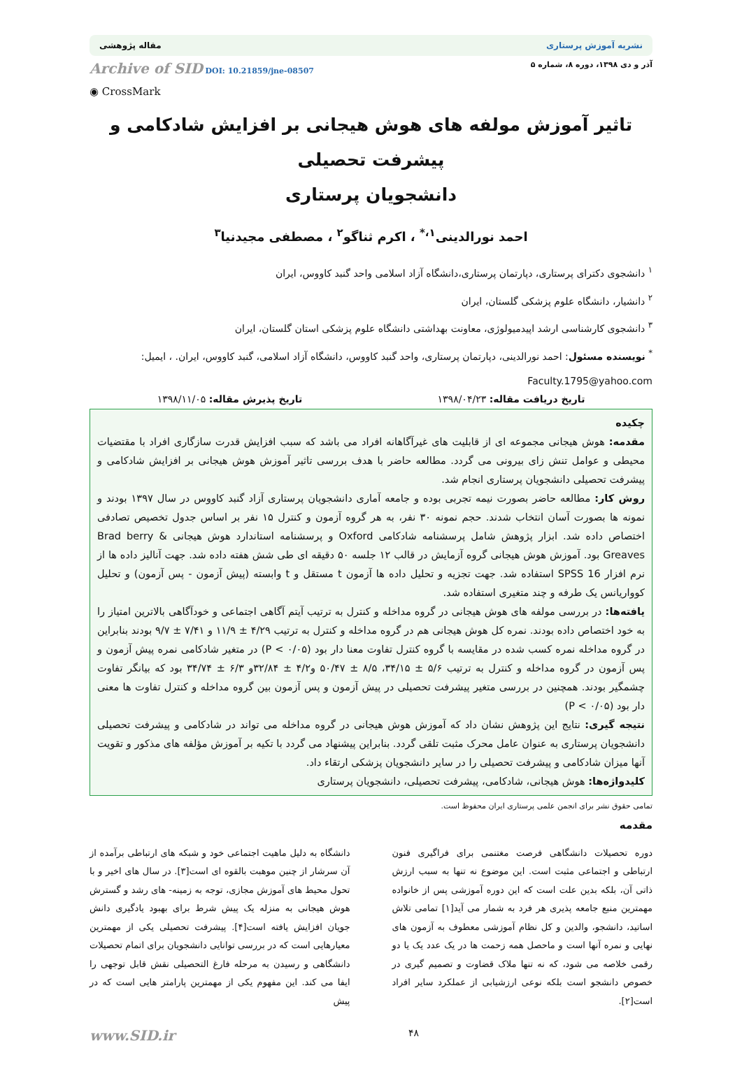نشریه آموزش پرستاری مقاله پژوهشی
آذر و دی ۱۳۹۸، دوره ۸، شماره ۵ Archive of SID DOI: 10.21859/jne-08507
◉ CrossMark
تاثیر آموزش مولفه های هوش هیجانی بر افزایش شادکامی و پیشرفت تحصیلی
دانشجویان پرستاری
احمد نورالدینی<sup>۱،*</sup> ، اکرم ثناگو<sup>۲</sup> ، مصطفی مجیدنیا<sup>۳</sup>
<sup>۱</sup> دانشجوی دکترای پرستاری، دپارتمان پرستاری،دانشگاه آزاد اسلامی واحد گنبد کاووس، ایران
<sup>۲</sup> دانشیار، دانشگاه علوم پزشکی گلستان، ایران
<sup>۳</sup> دانشجوی کارشناسی ارشد اپیدمیولوژی، معاونت بهداشتی دانشگاه علوم پزشکی استان گلستان، ایران
<sup>*</sup> نویسنده مسئول: احمد نورالدینی، دپارتمان پرستاری، واحد گنبد کاووس، دانشگاه آزاد اسلامی، گنبد کاووس، ایران. ، ایمیل: Faculty.1795@yahoo.com
تاریخ دریافت مقاله: ۱۳۹۸/۰۴/۲۳ تاریخ پذیرش مقاله: ۱۳۹۸/۱۱/۰۵
چکیده
مقدمه: هوش هیجانی مجموعه ای از قابلیت های غیرآگاهانه افراد می باشد که سبب افزایش قدرت سازگاری افراد با مقتضیات محیطی و عوامل تنش زای بیرونی می گردد. مطالعه حاضر با هدف بررسی تاثیر آموزش هوش هیجانی بر افزایش شادکامی و پیشرفت تحصیلی دانشجویان پرستاری انجام شد.
روش کار: مطالعه حاضر بصورت نیمه تجربی بوده و جامعه آماری دانشجویان پرستاری آزاد گنبد کاووس در سال ۱۳۹۷ بودند و نمونه ها بصورت آسان انتخاب شدند. حجم نمونه ۳۰ نفر، به هر گروه آزمون و کنترل ۱۵ نفر بر اساس جدول تخصیص تصادفی اختصاص داده شد. ابزار پژوهش شامل پرسشنامه شادکامی Oxford و پرسشنامه استاندارد هوش هیجانی Brad berry & Greaves بود. آموزش هوش هیجانی گروه آزمایش در قالب ۱۲ جلسه ۵۰ دقیقه ای طی شش هفته داده شد. جهت آنالیز داده ها از نرم افزار SPSS 16 استفاده شد. جهت تجزیه و تحلیل داده ها آزمون t مستقل و t وابسته (پیش آزمون - پس آزمون) و تحلیل کوواریانس یک طرفه و چند متغیری استفاده شد.
یافته‌ها: در بررسی مولفه های هوش هیجانی در گروه مداخله و کنترل به ترتیب آیتم آگاهی اجتماعی و خودآگاهی بالاترین امتیاز را به خود اختصاص داده بودند. نمره کل هوش هیجانی هم در گروه مداخله و کنترل به ترتیب ۴/۲۹ ± ۱۱/۹ و ۷/۴۱ ± ۹/۷ بودند بنابراین در گروه مداخله نمره کسب شده در مقایسه با گروه کنترل تفاوت معنا دار بود (P < ۰/۰۵) در متغیر شادکامی نمره پیش آزمون و پس آزمون در گروه مداخله و کنترل به ترتیب ۵/۶ ± ۳۴/۱۵، ۸/۵ ± ۵۰/۴۷ و۴/۲ ± ۳۲/۸۴و ۶/۳ ± ۳۴/۷۴ بود که بیانگر تفاوت چشمگیر بودند. همچنین در بررسی متغیر پیشرفت تحصیلی در پیش آزمون و پس آزمون بین گروه مداخله و کنترل تفاوت ها معنی دار بود (P < ۰/۰۵)
نتیجه گیری: نتایج این پژوهش نشان داد که آموزش هوش هیجانی در گروه مداخله می تواند در شادکامی و پیشرفت تحصیلی دانشجویان پرستاری به عنوان عامل محرک مثبت تلقی گردد. بنابراین پیشنهاد می گردد با تکیه بر آموزش مؤلفه های مذکور و تقویت آنها میزان شادکامی و پیشرفت تحصیلی را در سایر دانشجویان پزشکی ارتقاء داد.
کلیدواژه‌ها: هوش هیجانی، شادکامی، پیشرفت تحصیلی، دانشجویان پرستاری
تمامی حقوق نشر برای انجمن علمی پرستاری ایران محفوظ است.
مقدمه
دوره تحصیلات دانشگاهی فرصت مغتنمی برای فراگیری فنون ارتباطی و اجتماعی مثبت است. این موضوع نه تنها به سبب ارزش ذاتی آن، بلکه بدین علت است که این دوره آموزشی پس از خانواده مهمترین منبع جامعه پذیری هر فرد به شمار می آید[۱] تمامی تلاش اساتید، دانشجو، والدین و کل نظام آموزشی معطوف به آزمون های نهایی و نمره آنها است و ماحصل همه زحمت ها در یک عدد یک یا دو رقمی خلاصه می شود، که نه تنها ملاک قضاوت و تصمیم گیری در خصوص دانشجو است بلکه نوعی ارزشیابی از عملکرد سایر افراد است[۲].
دانشگاه به دلیل ماهیت اجتماعی خود و شبکه های ارتباطی برآمده از آن سرشار از چنین موهبت بالقوه ای است[۳]. در سال های اخیر و با تحول محیط های آموزش مجازی، توجه به زمینه- های رشد و گسترش هوش هیجانی به منزله یک پیش شرط برای بهبود یادگیری دانش جویان افزایش یافته است[۴]. پیشرفت تحصیلی یکی از مهمترین معیارهایی است که در بررسی توانایی دانشجویان برای اتمام تحصیلات دانشگاهی و رسیدن به مرحله فارغ التحصیلی نقش قابل توجهی را ایفا می کند. این مفهوم یکی از مهمترین پارامتر هایی است که در پیش
۴۸ www.SID.ir